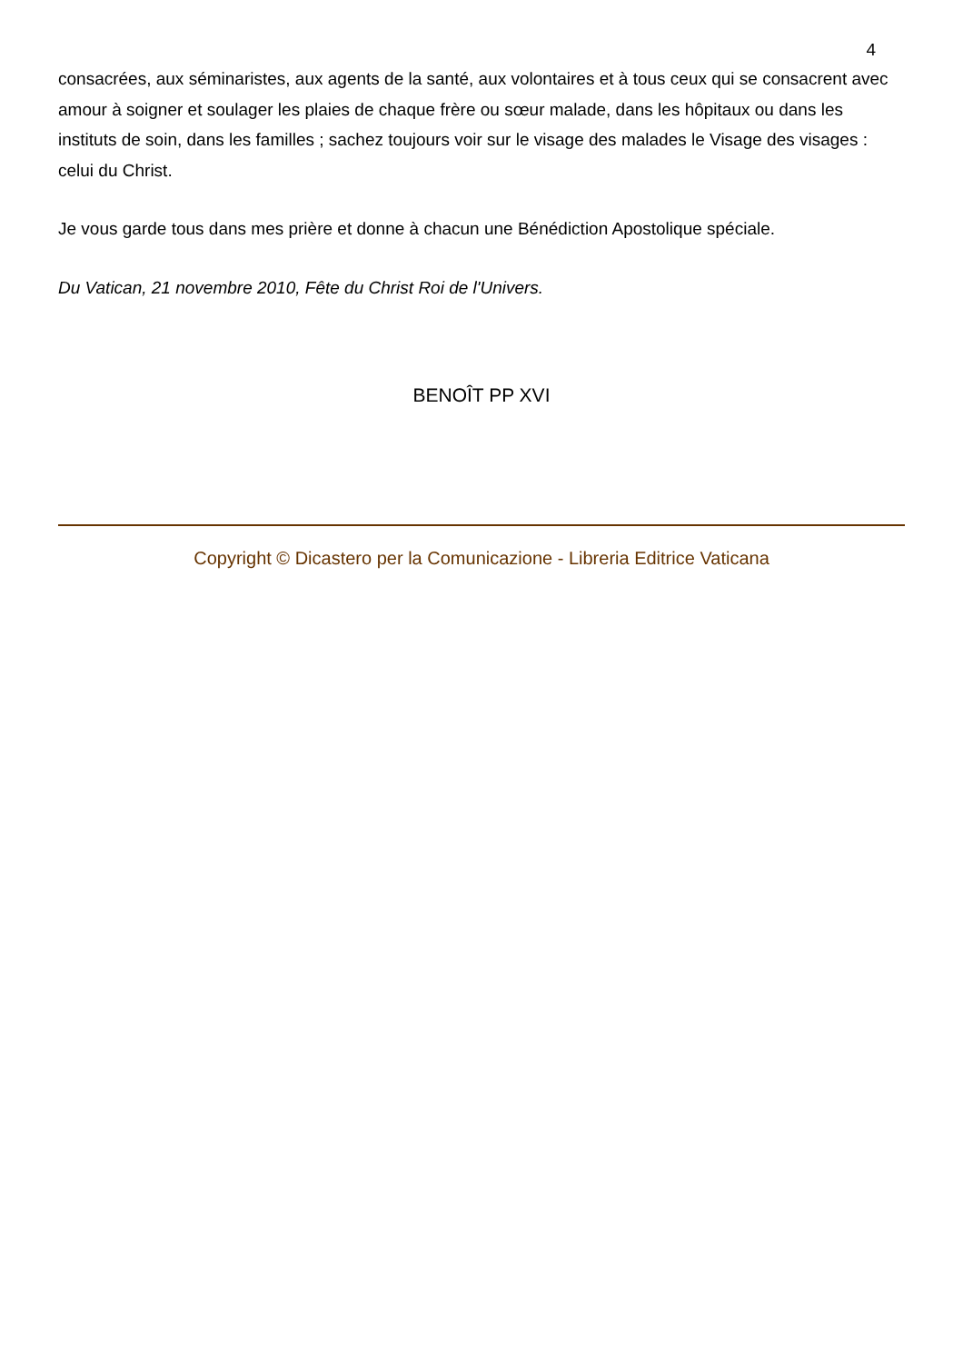4
consacrées, aux séminaristes, aux agents de la santé, aux volontaires et à tous ceux qui se consacrent avec amour à soigner et soulager les plaies de chaque frère ou sœur malade, dans les hôpitaux ou dans les instituts de soin, dans les familles ; sachez toujours voir sur le visage des malades le Visage des visages : celui du Christ.
Je vous garde tous dans mes prière et donne à chacun une Bénédiction Apostolique spéciale.
Du Vatican, 21 novembre 2010, Fête du Christ Roi de l'Univers.
BENOÎT PP XVI
Copyright © Dicastero per la Comunicazione - Libreria Editrice Vaticana